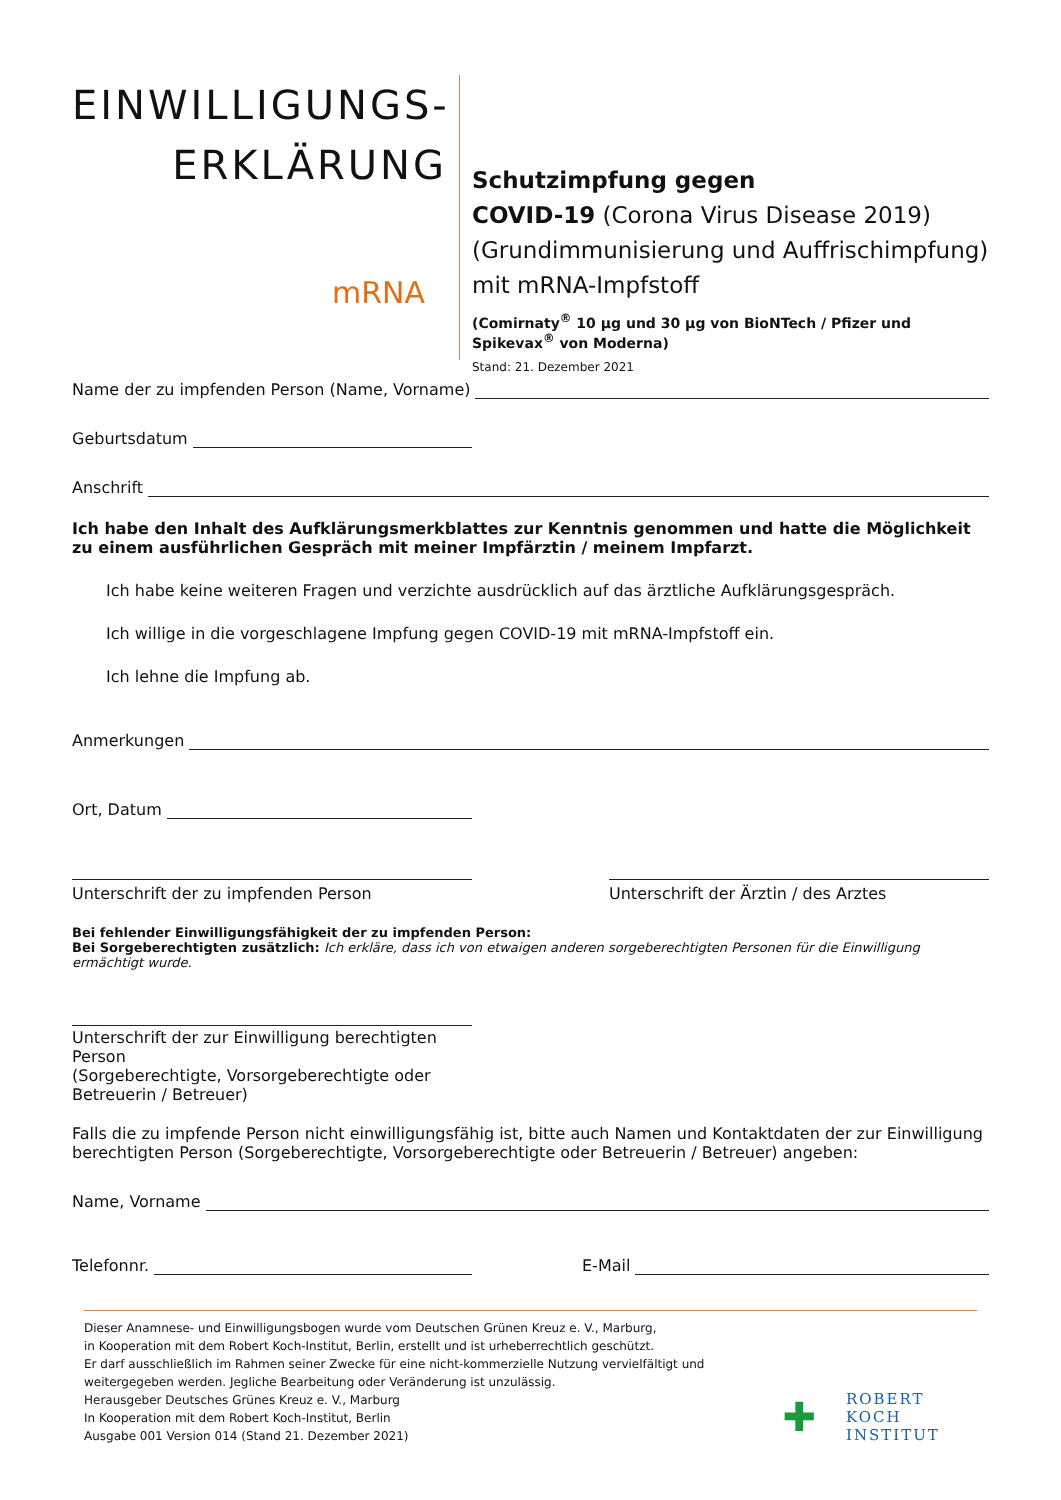EINWILLIGUNGS-
ERKLÄRUNG
mRNA
Schutzimpfung gegen
COVID-19 (Corona Virus Disease 2019)
(Grundimmunisierung und Auffrischimpfung)
mit mRNA-Impfstoff
(Comirnaty<sup>®</sup> 10 µg und 30 µg von BioNTech / Pfizer und Spikevax<sup>®</sup> von Moderna)
Stand: 21. Dezember 2021
Name der zu impfenden Person (Name, Vorname)
Geburtsdatum
Anschrift
Ich habe den Inhalt des Aufklärungsmerkblattes zur Kenntnis genommen und hatte die Möglichkeit zu einem ausführlichen Gespräch mit meiner Impfärztin / meinem Impfarzt.
Ich habe keine weiteren Fragen und verzichte ausdrücklich auf das ärztliche Aufklärungsgespräch.
Ich willige in die vorgeschlagene Impfung gegen COVID-19 mit mRNA-Impfstoff ein.
Ich lehne die Impfung ab.
Anmerkungen
Ort, Datum
Unterschrift der zu impfenden Person Unterschrift der Ärztin / des Arztes
Bei fehlender Einwilligungsfähigkeit der zu impfenden Person:
Bei Sorgeberechtigten zusätzlich: Ich erkläre, dass ich von etwaigen anderen sorgeberechtigten Personen für die Einwilligung ermächtigt wurde.
Unterschrift der zur Einwilligung berechtigten Person
(Sorgeberechtigte, Vorsorgeberechtigte oder Betreuerin / Betreuer)
Falls die zu impfende Person nicht einwilligungsfähig ist, bitte auch Namen und Kontaktdaten der zur Einwilligung berechtigten Person (Sorgeberechtigte, Vorsorgeberechtigte oder Betreuerin / Betreuer) angeben:
Name, Vorname
Telefonnr. E-Mail
Dieser Anamnese- und Einwilligungsbogen wurde vom Deutschen Grünen Kreuz e. V., Marburg,
in Kooperation mit dem Robert Koch-Institut, Berlin, erstellt und ist urheberrechtlich geschützt.
Er darf ausschließlich im Rahmen seiner Zwecke für eine nicht-kommerzielle Nutzung vervielfältigt und weitergegeben werden. Jegliche Bearbeitung oder Veränderung ist unzulässig.
Herausgeber Deutsches Grünes Kreuz e. V., Marburg
In Kooperation mit dem Robert Koch-Institut, Berlin
Ausgabe 001 Version 014 (Stand 21. Dezember 2021)
✚ ROBERT KOCH INSTITUT